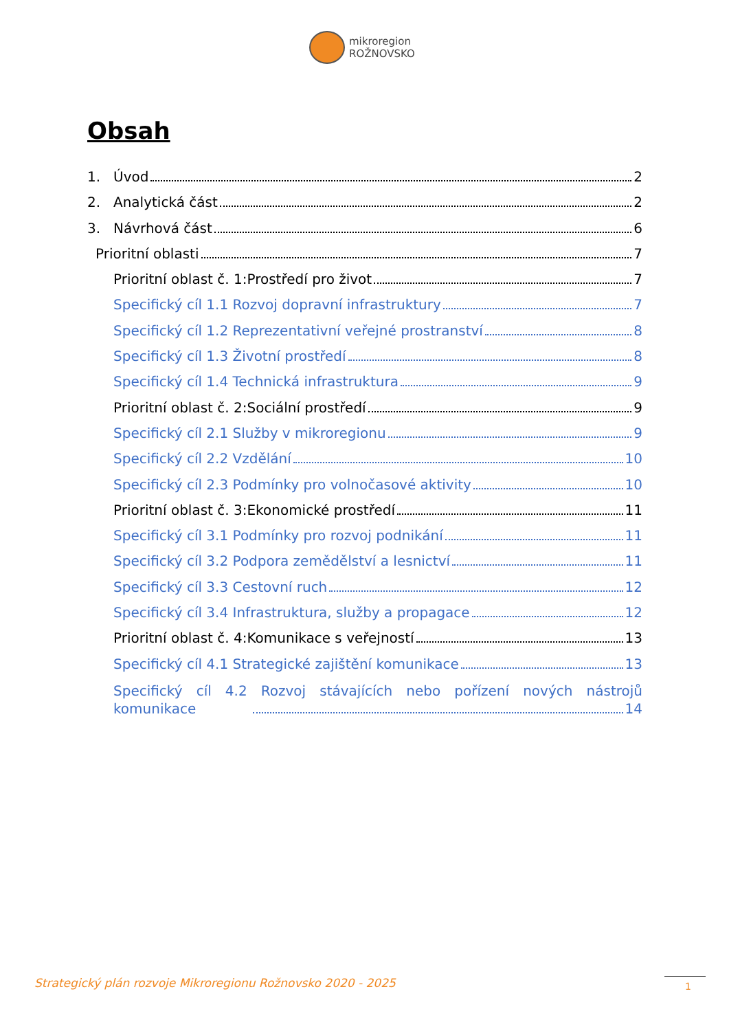mikroregion
ROŽNOVSKO
Obsah
1. Úvod 2
2. Analytická část 2
3. Návrhová část 6
Prioritní oblasti 7
Prioritní oblast č. 1:Prostředí pro život 7
Specifický cíl 1.1 Rozvoj dopravní infrastruktury 7
Specifický cíl 1.2 Reprezentativní veřejné prostranství 8
Specifický cíl 1.3 Životní prostředí 8
Specifický cíl 1.4 Technická infrastruktura 9
Prioritní oblast č. 2:Sociální prostředí 9
Specifický cíl 2.1 Služby v mikroregionu 9
Specifický cíl 2.2 Vzdělání 10
Specifický cíl 2.3 Podmínky pro volnočasové aktivity 10
Prioritní oblast č. 3:Ekonomické prostředí 11
Specifický cíl 3.1 Podmínky pro rozvoj podnikání 11
Specifický cíl 3.2 Podpora zemědělství a lesnictví 11
Specifický cíl 3.3 Cestovní ruch 12
Specifický cíl 3.4 Infrastruktura, služby a propagace 12
Prioritní oblast č. 4:Komunikace s veřejností 13
Specifický cíl 4.1 Strategické zajištění komunikace 13
Specifický cíl 4.2 Rozvoj stávajících nebo pořízení nových nástrojů
komunikace 14
Strategický plán rozvoje Mikroregionu Rožnovsko 2020 - 2025
1